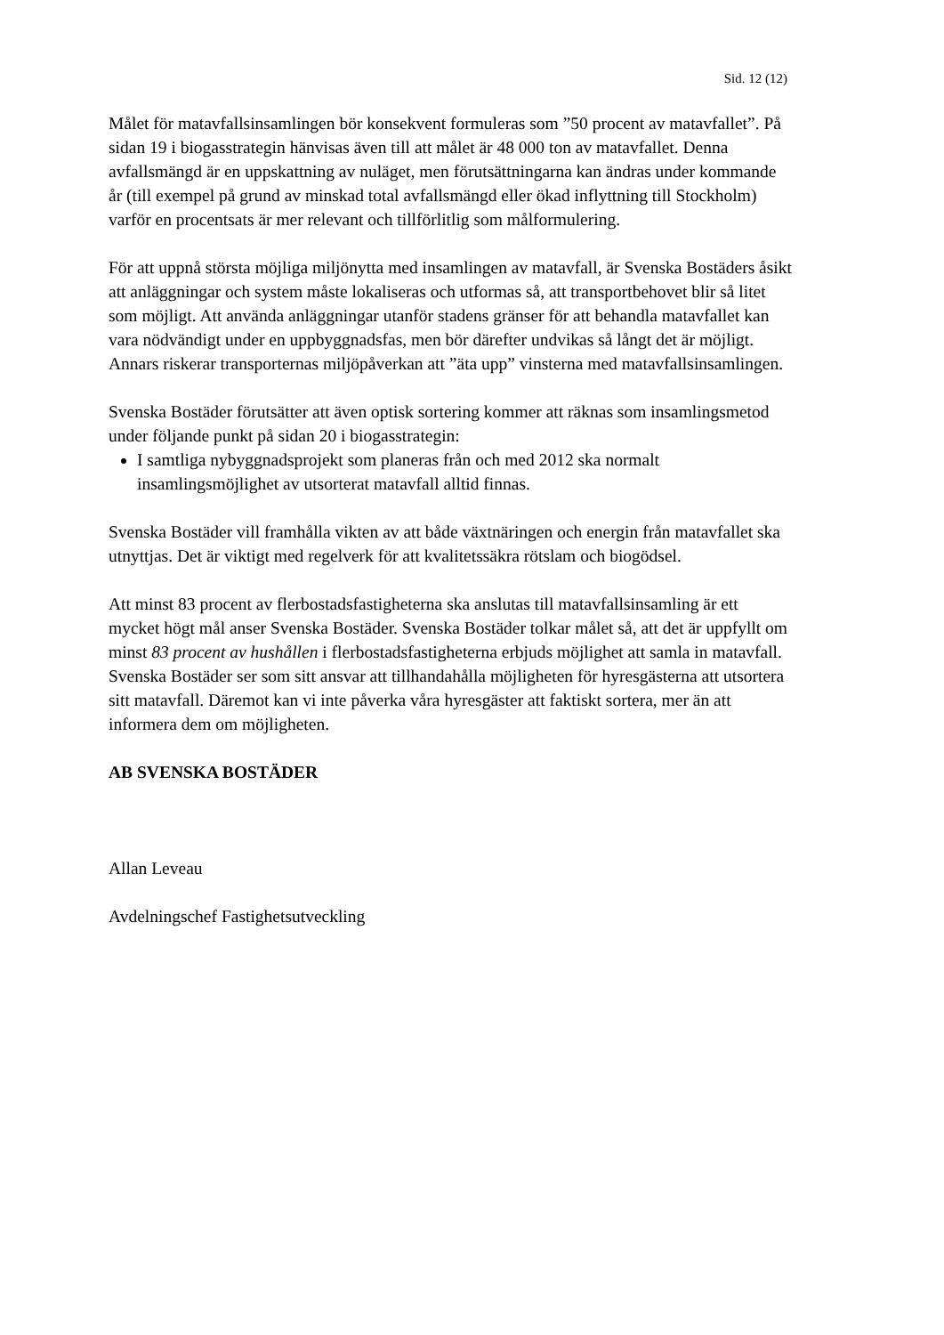Sid. 12 (12)
Målet för matavfallsinsamlingen bör konsekvent formuleras som ”50 procent av matavfallet”. På sidan 19 i biogasstrategin hänvisas även till att målet är 48 000 ton av matavfallet. Denna avfallsmängd är en uppskattning av nuläget, men förutsättningarna kan ändras under kommande år (till exempel på grund av minskad total avfallsmängd eller ökad inflyttning till Stockholm) varför en procentsats är mer relevant och tillförlitlig som målformulering.
För att uppnå största möjliga miljönytta med insamlingen av matavfall, är Svenska Bostäders åsikt att anläggningar och system måste lokaliseras och utformas så, att transportbehovet blir så litet som möjligt. Att använda anläggningar utanför stadens gränser för att behandla matavfallet kan vara nödvändigt under en uppbyggnadsfas, men bör därefter undvikas så långt det är möjligt. Annars riskerar transporternas miljöpåverkan att ”äta upp” vinsterna med matavfallsinsamlingen.
Svenska Bostäder förutsätter att även optisk sortering kommer att räknas som insamlingsmetod under följande punkt på sidan 20 i biogasstrategin:
I samtliga nybyggnadsprojekt som planeras från och med 2012 ska normalt insamlingsmöjlighet av utsorterat matavfall alltid finnas.
Svenska Bostäder vill framhålla vikten av att både växtnäringen och energin från matavfallet ska utnyttjas. Det är viktigt med regelverk för att kvalitetssäkra rötslam och biogödsel.
Att minst 83 procent av flerbostadsfastigheterna ska anslutas till matavfallsinsamling är ett mycket högt mål anser Svenska Bostäder. Svenska Bostäder tolkar målet så, att det är uppfyllt om minst 83 procent av hushållen i flerbostadsfastigheterna erbjuds möjlighet att samla in matavfall. Svenska Bostäder ser som sitt ansvar att tillhandahålla möjligheten för hyresgästerna att utsortera sitt matavfall. Däremot kan vi inte påverka våra hyresgäster att faktiskt sortera, mer än att informera dem om möjligheten.
AB SVENSKA BOSTÄDER
Allan Leveau
Avdelningschef Fastighetsutveckling